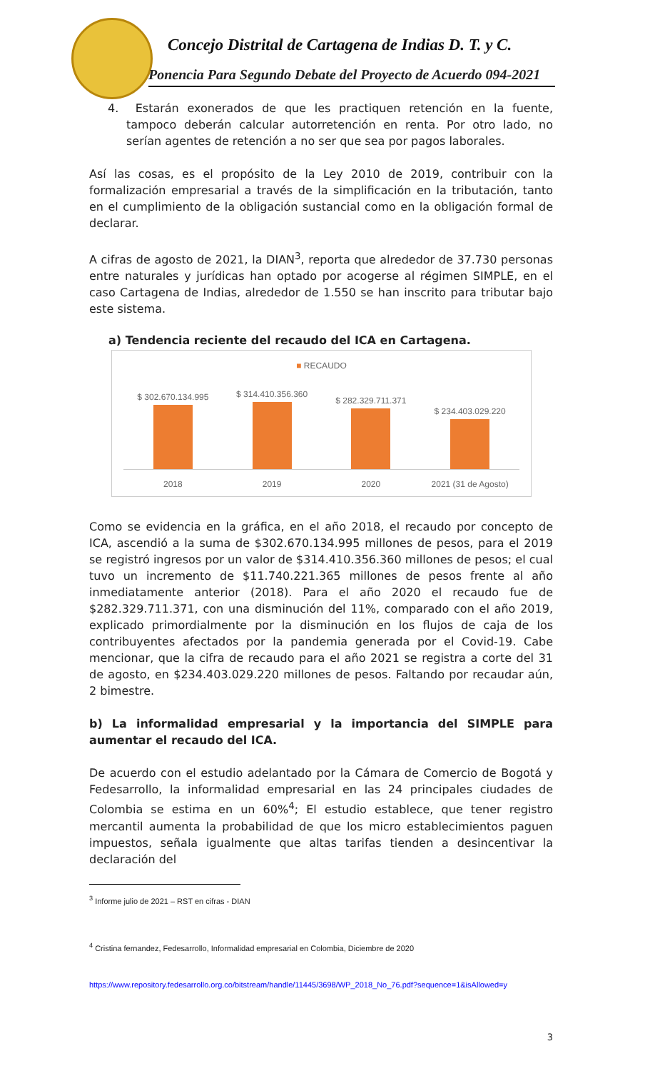Concejo Distrital de Cartagena de Indias D. T. y C.
Ponencia Para Segundo Debate del Proyecto de Acuerdo 094-2021
4. Estarán exonerados de que les practiquen retención en la fuente, tampoco deberán calcular autorretención en renta. Por otro lado, no serían agentes de retención a no ser que sea por pagos laborales.
Así las cosas, es el propósito de la Ley 2010 de 2019, contribuir con la formalización empresarial a través de la simplificación en la tributación, tanto en el cumplimiento de la obligación sustancial como en la obligación formal de declarar.
A cifras de agosto de 2021, la DIAN<sup>3</sup>, reporta que alrededor de 37.730 personas entre naturales y jurídicas han optado por acogerse al régimen SIMPLE, en el caso Cartagena de Indias, alrededor de 1.550 se han inscrito para tributar bajo este sistema.
a) Tendencia reciente del recaudo del ICA en Cartagena.
■ RECAUDO
$ 302.670.134.995
$ 314.410.356.360
$ 282.329.711.371
$ 234.403.029.220
2018 2019 2020 2021 (31 de Agosto)
Como se evidencia en la gráfica, en el año 2018, el recaudo por concepto de ICA, ascendió a la suma de $302.670.134.995 millones de pesos, para el 2019 se registró ingresos por un valor de $314.410.356.360 millones de pesos; el cual tuvo un incremento de $11.740.221.365 millones de pesos frente al año inmediatamente anterior (2018). Para el año 2020 el recaudo fue de $282.329.711.371, con una disminución del 11%, comparado con el año 2019, explicado primordialmente por la disminución en los flujos de caja de los contribuyentes afectados por la pandemia generada por el Covid-19. Cabe mencionar, que la cifra de recaudo para el año 2021 se registra a corte del 31 de agosto, en $234.403.029.220 millones de pesos. Faltando por recaudar aún, 2 bimestre.
b) La informalidad empresarial y la importancia del SIMPLE para aumentar el recaudo del ICA.
De acuerdo con el estudio adelantado por la Cámara de Comercio de Bogotá y Fedesarrollo, la informalidad empresarial en las 24 principales ciudades de Colombia se estima en un 60%<sup>4</sup>; El estudio establece, que tener registro mercantil aumenta la probabilidad de que los micro establecimientos paguen impuestos, señala igualmente que altas tarifas tienden a desincentivar la declaración del
<sup>3</sup> Informe julio de 2021 – RST en cifras - DIAN
<sup>4</sup> Cristina fernandez, Fedesarrollo, Informalidad empresarial en Colombia, Diciembre de 2020
https://www.repository.fedesarrollo.org.co/bitstream/handle/11445/3698/WP_2018_No_76.pdf?sequence=1&isAllowed=y
3